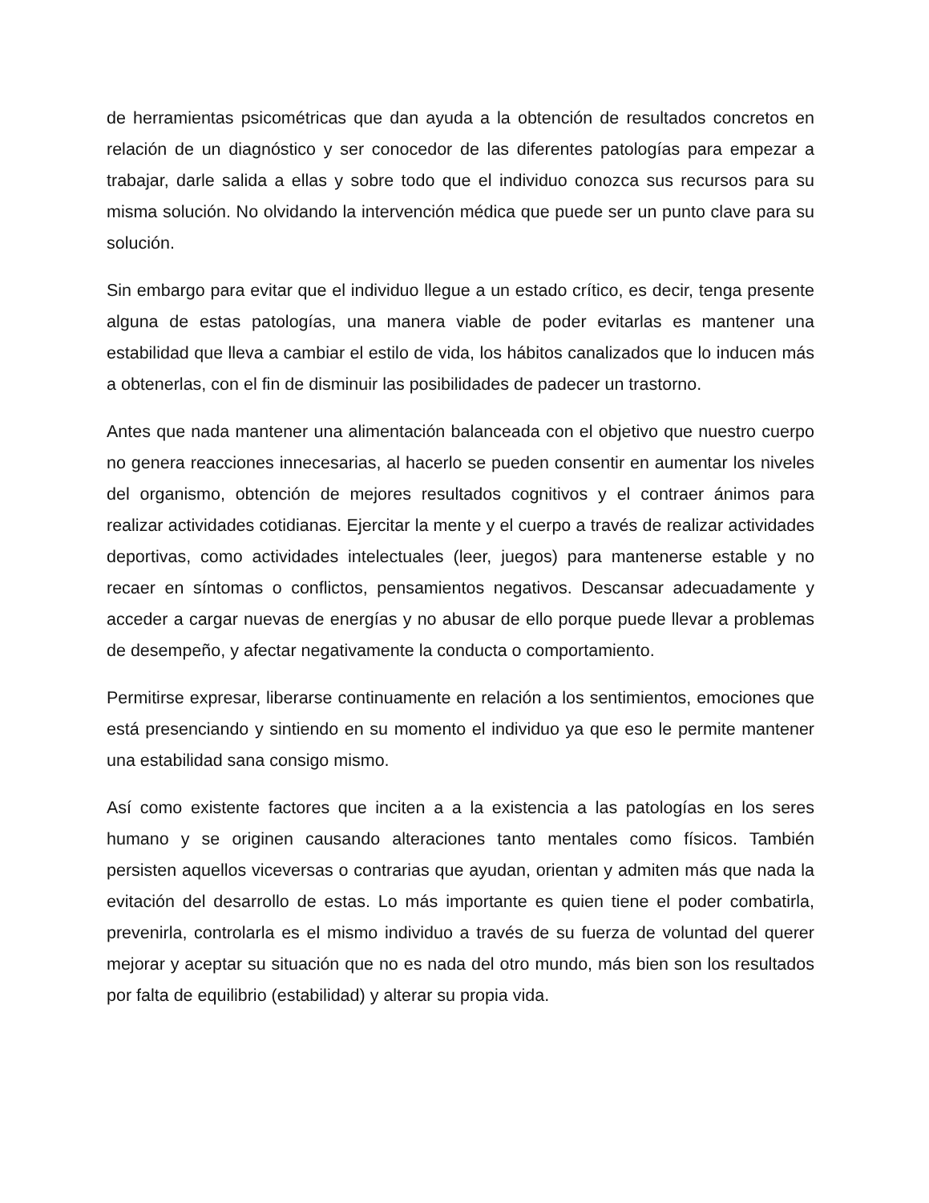de herramientas psicométricas que dan ayuda a la obtención de resultados concretos en relación de un diagnóstico y ser conocedor de las diferentes patologías para empezar a trabajar, darle salida a ellas y sobre todo que el individuo conozca sus recursos para su misma solución. No olvidando la intervención médica que puede ser un punto clave para su solución.
Sin embargo para evitar que el individuo llegue a un estado crítico, es decir, tenga presente alguna de estas patologías, una manera viable de poder evitarlas es mantener una estabilidad que lleva a cambiar el estilo de vida, los hábitos canalizados que lo inducen más a obtenerlas, con el fin de disminuir las posibilidades de padecer un trastorno.
Antes que nada mantener una alimentación balanceada con el objetivo que nuestro cuerpo no genera reacciones innecesarias, al hacerlo se pueden consentir en aumentar los niveles del organismo, obtención de mejores resultados cognitivos y el contraer ánimos para realizar actividades cotidianas. Ejercitar la mente y el cuerpo a través de realizar actividades deportivas, como actividades intelectuales (leer, juegos) para mantenerse estable y no recaer en síntomas o conflictos, pensamientos negativos. Descansar adecuadamente y acceder a cargar nuevas de energías y no abusar de ello porque puede llevar a problemas de desempeño, y afectar negativamente la conducta o comportamiento.
Permitirse expresar, liberarse continuamente en relación a los sentimientos, emociones que está presenciando y sintiendo en su momento el individuo ya que eso le permite mantener una estabilidad sana consigo mismo.
Así como existente factores que inciten a a la existencia a las patologías en los seres humano y se originen causando alteraciones tanto mentales como físicos. También persisten aquellos viceversas o contrarias que ayudan, orientan y admiten más que nada la evitación del desarrollo de estas. Lo más importante es quien tiene el poder combatirla, prevenirla, controlarla es el mismo individuo a través de su fuerza de voluntad del querer mejorar y aceptar su situación que no es nada del otro mundo, más bien son los resultados por falta de equilibrio (estabilidad) y alterar su propia vida.